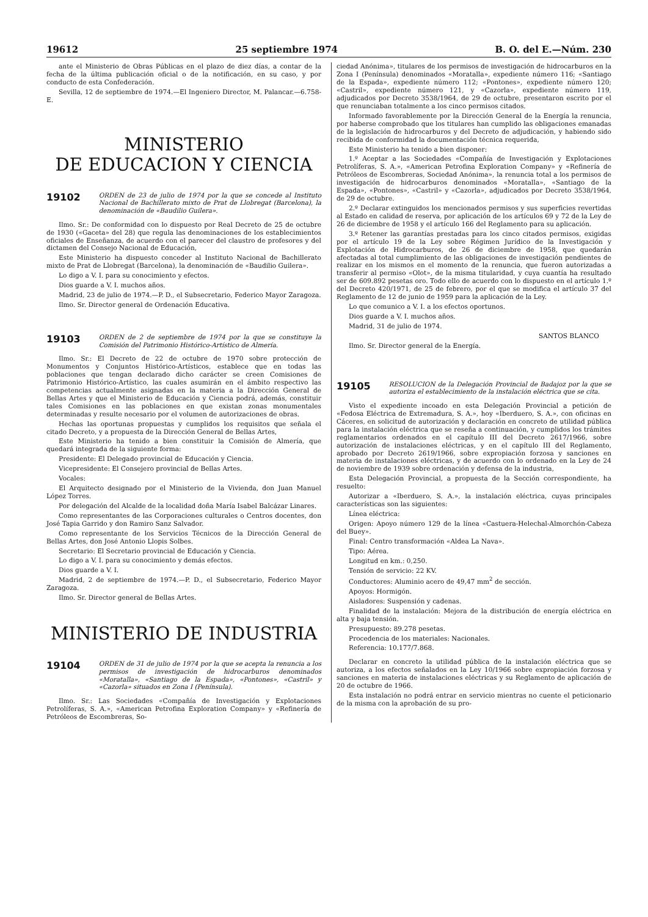19612 25 septiembre 1974 B. O. del E.—Núm. 230
ante el Ministerio de Obras Públicas en el plazo de diez días, a contar de la fecha de la última publicación oficial o de la notificación, en su caso, y por conducto de esta Confederación.
Sevilla, 12 de septiembre de 1974.—El Ingeniero Director, M. Palancar.—6.758-E.
MINISTERIO
DE EDUCACION Y CIENCIA
19102 ORDEN de 23 de julio de 1974 por la que se concede al Instituto Nacional de Bachillerato mixto de Prat de Llobregat (Barcelona), la denominación de «Baudilio Guilera».
Ilmo. Sr.: De conformidad con lo dispuesto por Real Decreto de 25 de octubre de 1930 («Gaceta» del 28) que regula las denominaciones de los establecimientos oficiales de Enseñanza, de acuerdo con el parecer del claustro de profesores y del dictamen del Consejo Nacional de Educación,
Este Ministerio ha dispuesto conceder al Instituto Nacional de Bachillerato mixto de Prat de Llobregat (Barcelona), la denominación de «Baudilio Guilera».
Lo digo a V. I. para su conocimiento y efectos.
Dios guarde a V. I. muchos años.
Madrid, 23 de julio de 1974.—P. D., el Subsecretario, Federico Mayor Zaragoza.
Ilmo. Sr. Director general de Ordenación Educativa.
19103 ORDEN de 2 de septiembre de 1974 por la que se constituye la Comisión del Patrimonio Histórico-Artístico de Almería.
Ilmo. Sr.: El Decreto de 22 de octubre de 1970 sobre protección de Monumentos y Conjuntos Histórico-Artísticos, establece que en todas las poblaciones que tengan declarado dicho carácter se creen Comisiones de Patrimonio Histórico-Artístico, las cuales asumirán en el ámbito respectivo las competencias actualmente asignadas en la materia a la Dirección General de Bellas Artes y que el Ministerio de Educación y Ciencia podrá, además, constituir tales Comisiones en las poblaciones en que existan zonas monumentales determinadas y resulte necesario por el volumen de autorizaciones de obras.
Hechas las oportunas propuestas y cumplidos los requisitos que señala el citado Decreto, y a propuesta de la Dirección General de Bellas Artes,
Este Ministerio ha tenido a bien constituir la Comisión de Almería, que quedará integrada de la siguiente forma:
Presidente: El Delegado provincial de Educación y Ciencia.
Vicepresidente: El Consejero provincial de Bellas Artes.
Vocales:
El Arquitecto designado por el Ministerio de la Vivienda, don Juan Manuel López Torres.
Por delegación del Alcalde de la localidad doña María Isabel Balcázar Linares.
Como representantes de las Corporaciones culturales o Centros docentes, don José Tapia Garrido y don Ramiro Sanz Salvador.
Como representante de los Servicios Técnicos de la Dirección General de Bellas Artes, don José Antonio Llopis Solbes.
Secretario: El Secretario provincial de Educación y Ciencia.
Lo digo a V. I. para su conocimiento y demás efectos.
Dios guarde a V. I.
Madrid, 2 de septiembre de 1974.—P. D., el Subsecretario, Federico Mayor Zaragoza.
Ilmo. Sr. Director general de Bellas Artes.
MINISTERIO DE INDUSTRIA
19104 ORDEN de 31 de julio de 1974 por la que se acepta la renuncia a los permisos de investigación de hidrocarburos denominados «Moratalla», «Santiago de la Espada», «Pontones», «Castril» y «Cazorla» situados en Zona I (Península).
Ilmo. Sr.: Las Sociedades «Compañía de Investigación y Explotaciones Petrolíferas, S. A.», «American Petrofina Exploration Company» y «Refinería de Petróleos de Escombreras, So-
ciedad Anónima», titulares de los permisos de investigación de hidrocarburos en la Zona I (Península) denominados «Moratalla», expediente número 116; «Santiago de la Espada», expediente número 112; «Pontones», expediente número 120; «Castril», expediente número 121, y «Cazorla», expediente número 119, adjudicados por Decreto 3538/1964, de 29 de octubre, presentaron escrito por el que renunciaban totalmente a los cinco permisos citados.
Informado favorablemente por la Dirección General de la Energía la renuncia, por haberse comprobado que los titulares han cumplido las obligaciones emanadas de la legislación de hidrocarburos y del Decreto de adjudicación, y habiendo sido recibida de conformidad la documentación técnica requerida,
Este Ministerio ha tenido a bien disponer:
1.º Aceptar a las Sociedades «Compañía de Investigación y Explotaciones Petrolíferas, S. A.», «American Petrofina Exploration Company» y «Refinería de Petróleos de Escombreras, Sociedad Anónima», la renuncia total a los permisos de investigación de hidrocarburos denominados «Moratalla», «Santiago de la Espada», «Pontones», «Castril» y «Cazorla», adjudicados por Decreto 3538/1964, de 29 de octubre.
2.º Declarar extinguidos los mencionados permisos y sus superficies revertidas al Estado en calidad de reserva, por aplicación de los artículos 69 y 72 de la Ley de 26 de diciembre de 1958 y el artículo 166 del Reglamento para su aplicación.
3.º Retener las garantías prestadas para los cinco citados permisos, exigidas por el artículo 19 de la Ley sobre Régimen Jurídico de la Investigación y Explotación de Hidrocarburos, de 26 de diciembre de 1958, que quedarán afectadas al total cumplimiento de las obligaciones de investigación pendientes de realizar en los mismos en el momento de la renuncia, que fueron autorizadas a transferir al permiso «Olot», de la misma titularidad, y cuya cuantía ha resultado ser de 609.892 pesetas oro. Todo ello de acuerdo con lo dispuesto en el artículo 1.º del Decreto 420/1971, de 25 de febrero, por el que se modifica el artículo 37 del Reglamento de 12 de junio de 1959 para la aplicación de la Ley.
Lo que comunico a V. I. a los efectos oportunos.
Dios guarde a V. I. muchos años.
Madrid, 31 de julio de 1974.
SANTOS BLANCO
Ilmo. Sr. Director general de la Energía.
19105 RESOLUCION de la Delegación Provincial de Badajoz por la que se autoriza el establecimiento de la instalación eléctrica que se cita.
Visto el expediente incoado en esta Delegación Provincial a petición de «Fedosa Eléctrica de Extremadura, S. A.», hoy «Iberduero, S. A.», con oficinas en Cáceres, en solicitud de autorización y declaración en concreto de utilidad pública para la instalación eléctrica que se reseña a continuación, y cumplidos los trámites reglamentarios ordenados en el capítulo III del Decreto 2617/1966, sobre autorización de instalaciones eléctricas, y en el capítulo III del Reglamento, aprobado por Decreto 2619/1966, sobre expropiación forzosa y sanciones en materia de instalaciones eléctricas, y de acuerdo con lo ordenado en la Ley de 24 de noviembre de 1939 sobre ordenación y defensa de la industria,
Esta Delegación Provincial, a propuesta de la Sección correspondiente, ha resuelto:
Autorizar a «Iberduero, S. A.», la instalación eléctrica, cuyas principales características son las siguientes:
Línea eléctrica:
Origen: Apoyo número 129 de la línea «Castuera-Helechal-Almorchón-Cabeza del Buey».
Final: Centro transformación «Aldea La Nava».
Tipo: Aérea.
Longitud en km.: 0,250.
Tensión de servicio: 22 KV.
Conductores: Aluminio acero de 49,47 mm<sup>2</sup> de sección.
Apoyos: Hormigón.
Aisladores: Suspensión y cadenas.
Finalidad de la instalación: Mejora de la distribución de energía eléctrica en alta y baja tensión.
Presupuesto: 89.278 pesetas.
Procedencia de los materiales: Nacionales.
Referencia: 10.177/7.868.
Declarar en concreto la utilidad pública de la instalación eléctrica que se autoriza, a los efectos señalados en la Ley 10/1966 sobre expropiación forzosa y sanciones en materia de instalaciones eléctricas y su Reglamento de aplicación de 20 de octubre de 1966.
Esta instalación no podrá entrar en servicio mientras no cuente el peticionario de la misma con la aprobación de su pro-